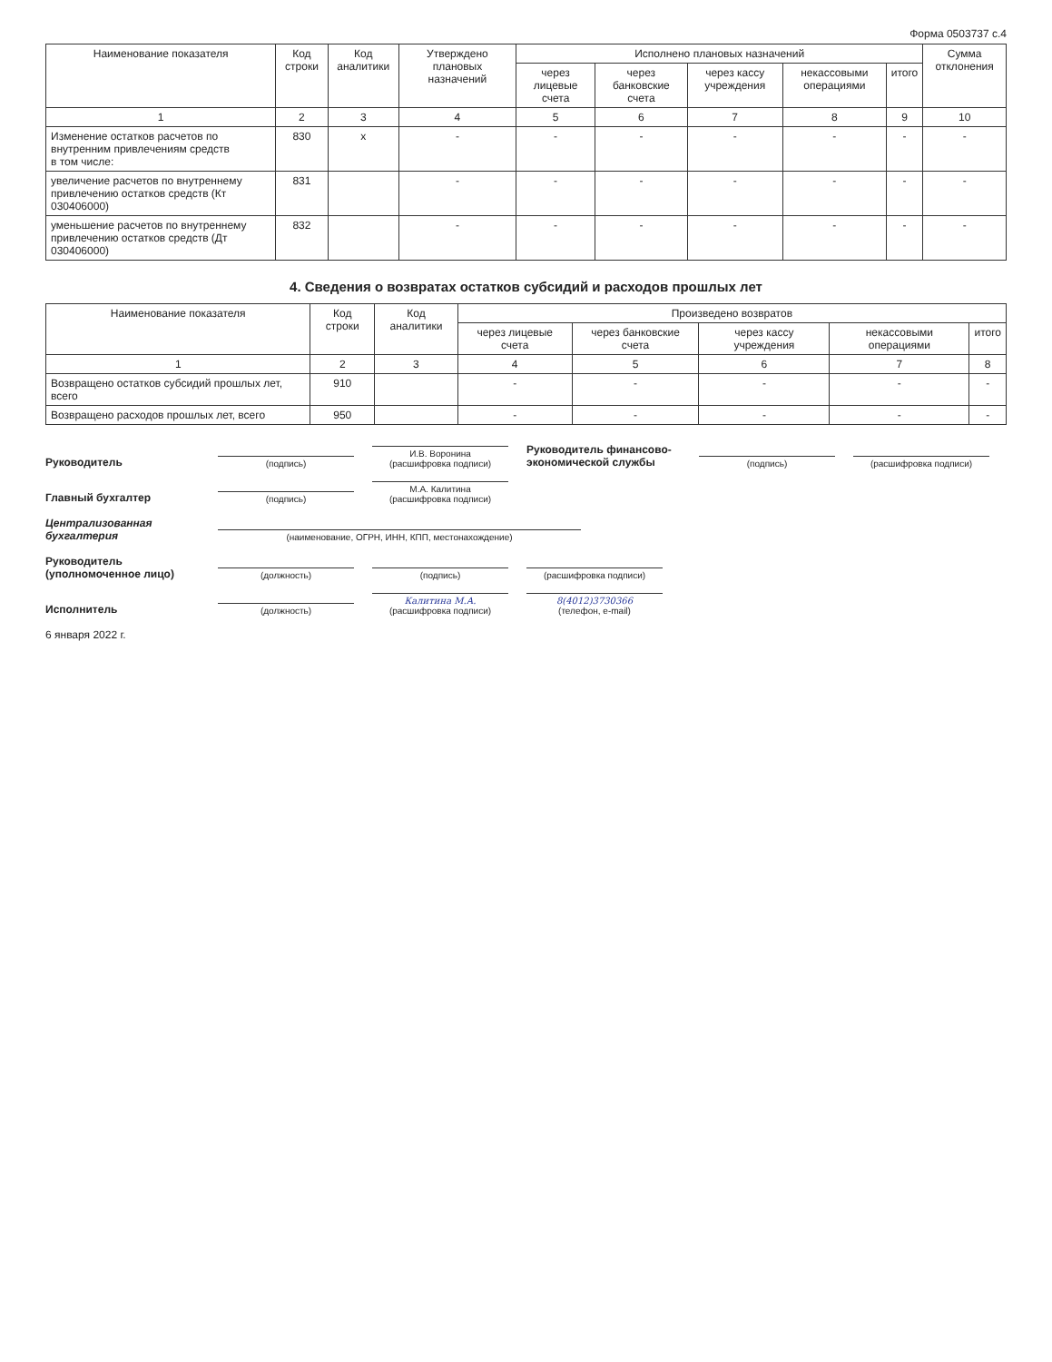Форма 0503737 с.4
| Наименование показателя | Код строки | Код аналитики | Утверждено плановых назначений | Исполнено плановых назначений | | | | | Сумма отклонения |
| --- | --- | --- | --- | --- | --- | --- | --- | --- | --- |
| | | | | через лицевые счета | через банковские счета | через кассу учреждения | некассовыми операциями | итого | |
| 1 | 2 | 3 | 4 | 5 | 6 | 7 | 8 | 9 | 10 |
| Изменение остатков расчетов по внутренним привлечениям средств в том числе: | 830 | x | - | - | - | - | - | - | - |
| увеличение расчетов по внутреннему привлечению остатков средств (Кт 030406000) | 831 | | - | - | - | - | - | - | - |
| уменьшение расчетов по внутреннему привлечению остатков средств (Дт 030406000) | 832 | | - | - | - | - | - | - | - |
4. Сведения о возвратах остатков субсидий и расходов прошлых лет
| Наименование показателя | Код строки | Код аналитики | Произведено возвратов | | | | |
| --- | --- | --- | --- | --- | --- | --- | --- |
| | | | через лицевые счета | через банковские счета | через кассу учреждения | некассовыми операциями | итого |
| 1 | 2 | 3 | 4 | 5 | 6 | 7 | 8 |
| Возвращено остатков субсидий прошлых лет, всего | 910 | | - | - | - | - | - |
| Возвращено расходов прошлых лет, всего | 950 | | - | - | - | - | - |
Руководитель
(подпись)
И.В. Воронина
(расшифровка подписи)
Руководитель финансово-экономической службы
(подпись)
(расшифровка подписи)
Главный бухгалтер
(подпись)
М.А. Калитина
(расшифровка подписи)
Централизованная бухгалтерия
(наименование, ОГРН, ИНН, КПП, местонахождение)
Руководитель (уполномоченное лицо)
(должность)
(подпись)
(расшифровка подписи)
Исполнитель
(должность)
Калитина М.А.
(расшифровка подписи)
8(4012)3730366
(телефон, e-mail)
6 января 2022 г.